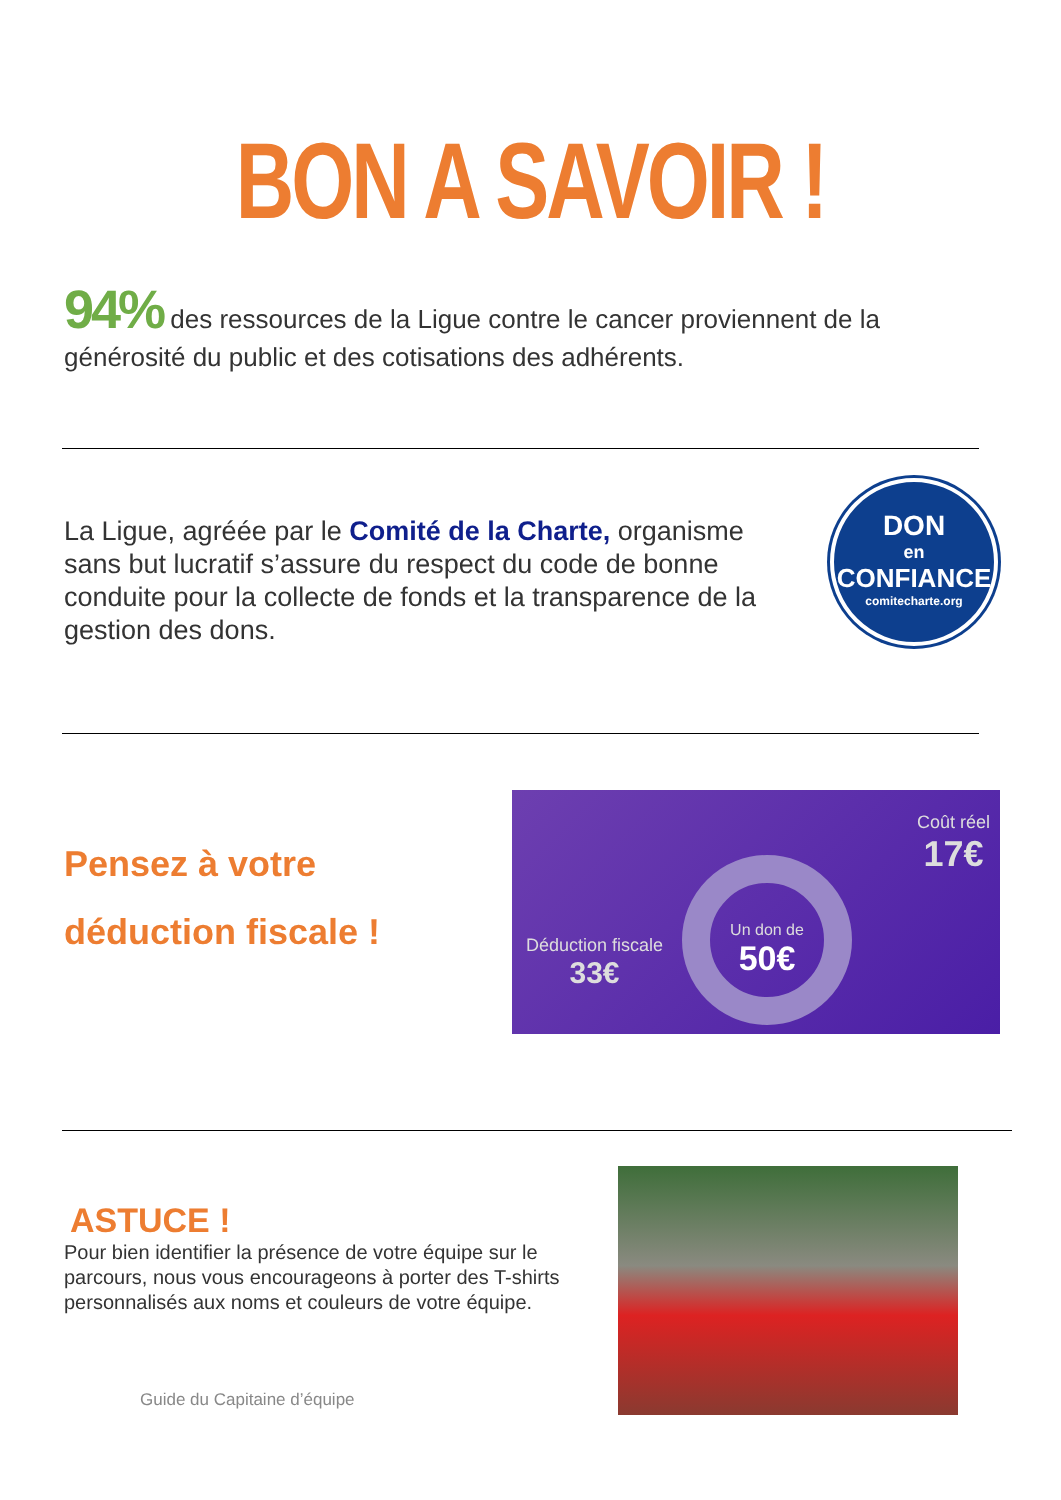BON A SAVOIR !
94% des ressources de la Ligue contre le cancer proviennent de la générosité du public et des cotisations des adhérents.
La Ligue, agréée par le Comité de la Charte, organisme sans but lucratif s’assure du respect du code de bonne conduite pour la collecte de fonds et la transparence de la gestion des dons.
DON
en
CONFIANCE
comitecharte.org
Pensez à votre
déduction fiscale !
Coût réel
17€
Un don de
50€
Déduction fiscale
33€
ASTUCE !
Pour bien identifier la présence de votre équipe sur le parcours, nous vous encourageons à porter des T-shirts personnalisés aux noms et couleurs de votre équipe.
Guide du Capitaine d’équipe